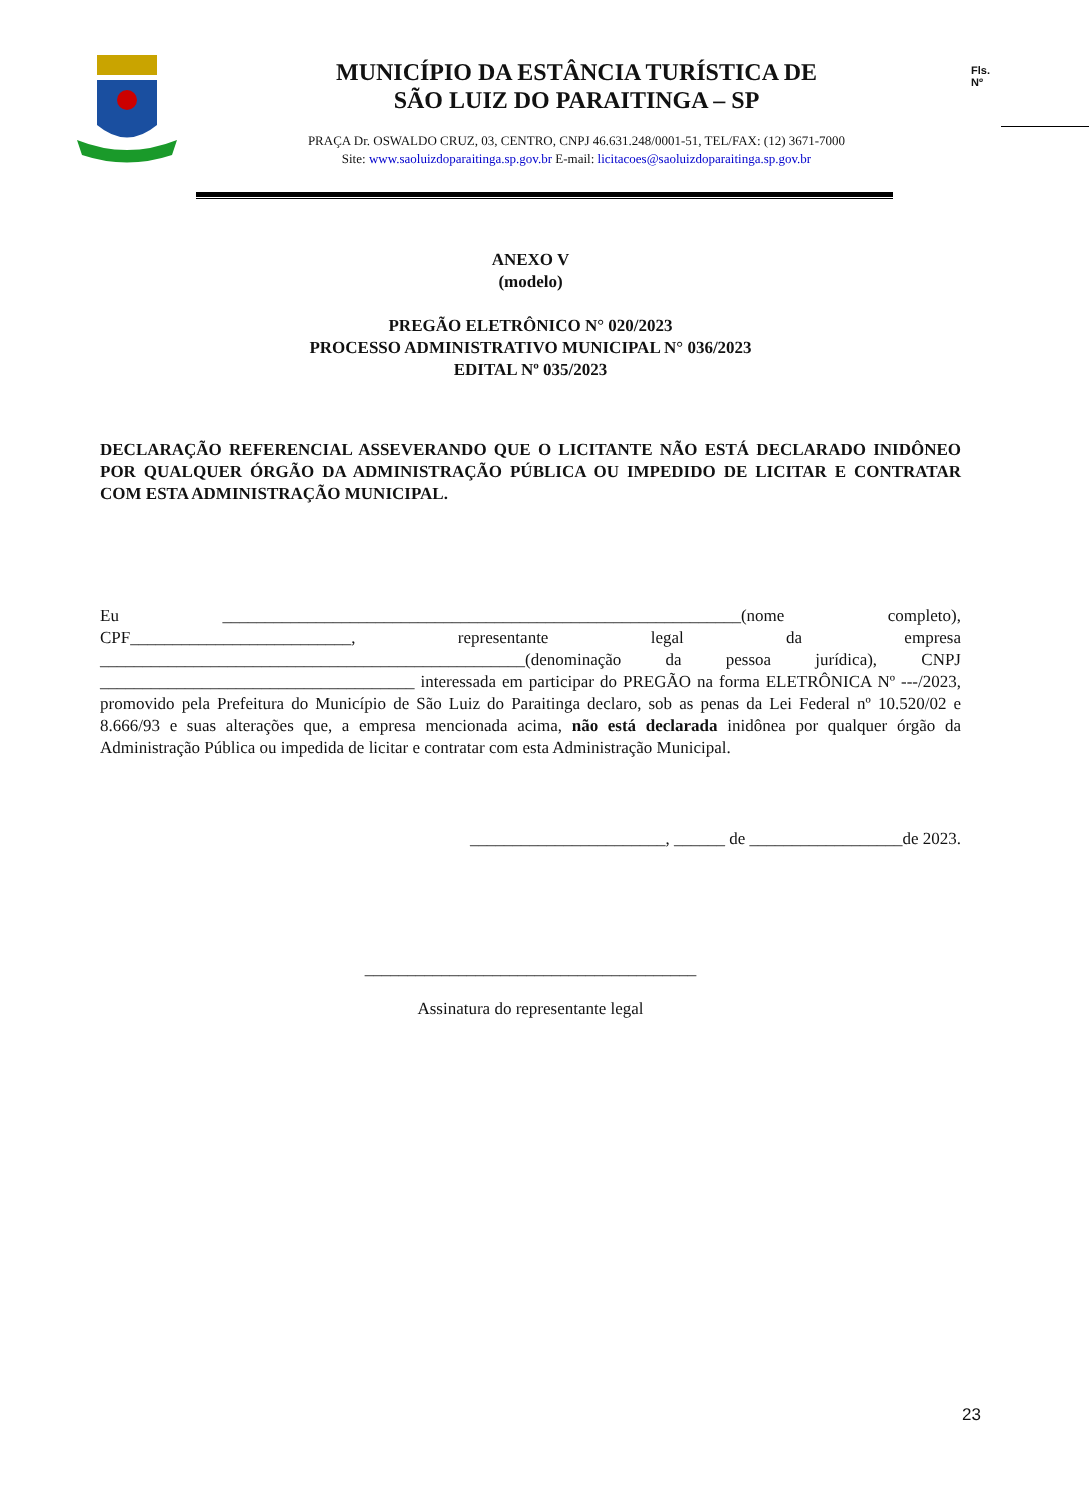MUNICÍPIO DA ESTÂNCIA TURÍSTICA DE
SÃO LUIZ DO PARAITINGA – SP
PRAÇA Dr. OSWALDO CRUZ, 03, CENTRO, CNPJ 46.631.248/0001-51, TEL/FAX: (12) 3671-7000
Site: www.saoluizdoparaitinga.sp.gov.br E-mail: licitacoes@saoluizdoparaitinga.sp.gov.br
Fls.
Nº
ANEXO V
(modelo)
PREGÃO ELETRÔNICO N° 020/2023
PROCESSO ADMINISTRATIVO MUNICIPAL N° 036/2023
EDITAL Nº 035/2023
DECLARAÇÃO REFERENCIAL ASSEVERANDO QUE O LICITANTE NÃO ESTÁ DECLARADO INIDÔNEO POR QUALQUER ÓRGÃO DA ADMINISTRAÇÃO PÚBLICA OU IMPEDIDO DE LICITAR E CONTRATAR COM ESTA ADMINISTRAÇÃO MUNICIPAL.
Eu _____________________________________________________________(nome completo), CPF__________________________, representante legal da empresa __________________________________________________(denominação da pessoa jurídica), CNPJ _____________________________________ interessada em participar do PREGÃO na forma ELETRÔNICA Nº ---/2023, promovido pela Prefeitura do Município de São Luiz do Paraitinga declaro, sob as penas da Lei Federal nº 10.520/02 e 8.666/93 e suas alterações que, a empresa mencionada acima, não está declarada inidônea por qualquer órgão da Administração Pública ou impedida de licitar e contratar com esta Administração Municipal.
_______________________, ______ de __________________de 2023.
_______________________________________
Assinatura do representante legal
23